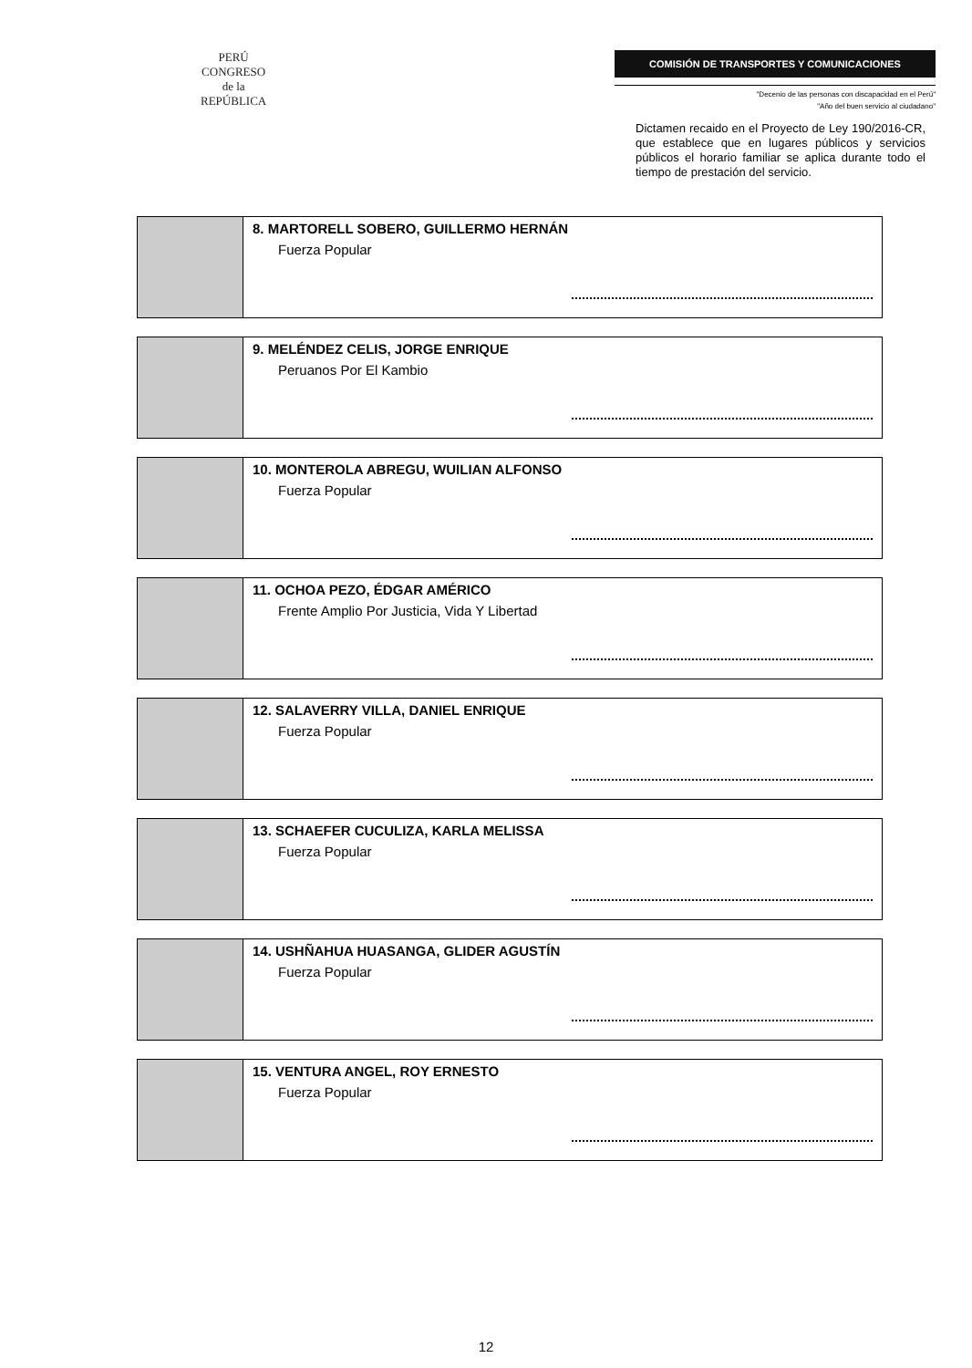PERÚ
CONGRESO
de la
REPÚBLICA
COMISIÓN DE TRANSPORTES Y COMUNICACIONES
"Decenio de las personas con discapacidad en el Perú"
"Año del buen servicio al ciudadano"
Dictamen recaido en el Proyecto de Ley 190/2016-CR, que establece que en lugares públicos y servicios públicos el horario familiar se aplica durante todo el tiempo de prestación del servicio.
| | 8. MARTORELL SOBERO, GUILLERMO HERNÁN Fuerza Popular |
| | 9. MELÉNDEZ CELIS, JORGE ENRIQUE Peruanos Por El Kambio |
| | 10. MONTEROLA ABREGU, WUILIAN ALFONSO Fuerza Popular |
| | 11. OCHOA PEZO, ÉDGAR AMÉRICO Frente Amplio Por Justicia, Vida Y Libertad |
| | 12. SALAVERRY VILLA, DANIEL ENRIQUE Fuerza Popular |
| | 13. SCHAEFER CUCULIZA, KARLA MELISSA Fuerza Popular |
| | 14. USHÑAHUA HUASANGA, GLIDER AGUSTÍN Fuerza Popular |
| | 15. VENTURA ANGEL, ROY ERNESTO Fuerza Popular |
12